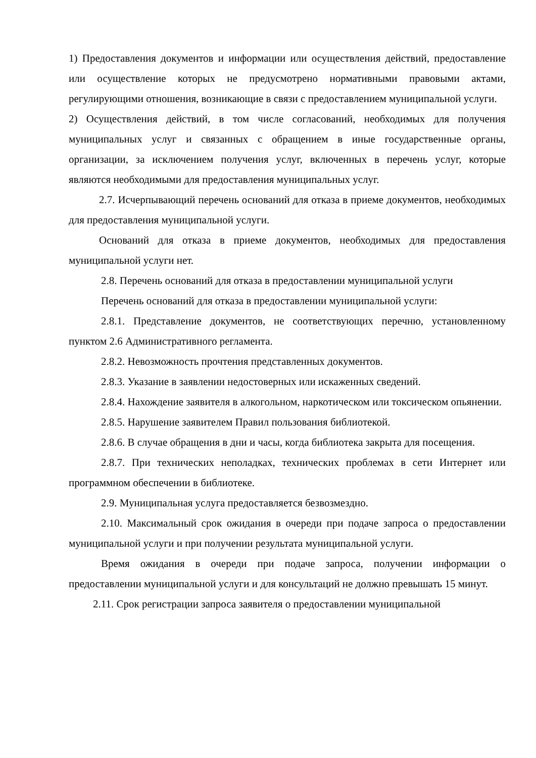1) Предоставления документов и информации или осуществления действий, предоставление или осуществление которых не предусмотрено нормативными правовыми актами, регулирующими отношения, возникающие в связи с предоставлением муниципальной услуги.
2) Осуществления действий, в том числе согласований, необходимых для получения муниципальных услуг и связанных с обращением в иные государственные органы, организации, за исключением получения услуг, включенных в перечень услуг, которые являются необходимыми для предоставления муниципальных услуг.
2.7. Исчерпывающий перечень оснований для отказа в приеме документов, необходимых для предоставления муниципальной услуги.
Оснований для отказа в приеме документов, необходимых для предоставления муниципальной услуги нет.
2.8. Перечень оснований для отказа в предоставлении муниципальной услуги
Перечень оснований для отказа в предоставлении муниципальной услуги:
2.8.1. Представление документов, не соответствующих перечню, установленному пунктом 2.6 Административного регламента.
2.8.2. Невозможность прочтения представленных документов.
2.8.3. Указание в заявлении недостоверных или искаженных сведений.
2.8.4. Нахождение заявителя в алкогольном, наркотическом или токсическом опьянении.
2.8.5. Нарушение заявителем Правил пользования библиотекой.
2.8.6. В случае обращения в дни и часы, когда библиотека закрыта для посещения.
2.8.7. При технических неполадках, технических проблемах в сети Интернет или программном обеспечении в библиотеке.
2.9. Муниципальная услуга предоставляется безвозмездно.
2.10. Максимальный срок ожидания в очереди при подаче запроса о предоставлении муниципальной услуги и при получении результата муниципальной услуги.
Время ожидания в очереди при подаче запроса, получении информации о предоставлении муниципальной услуги и для консультаций не должно превышать 15 минут.
2.11. Срок регистрации запроса заявителя о предоставлении муниципальной